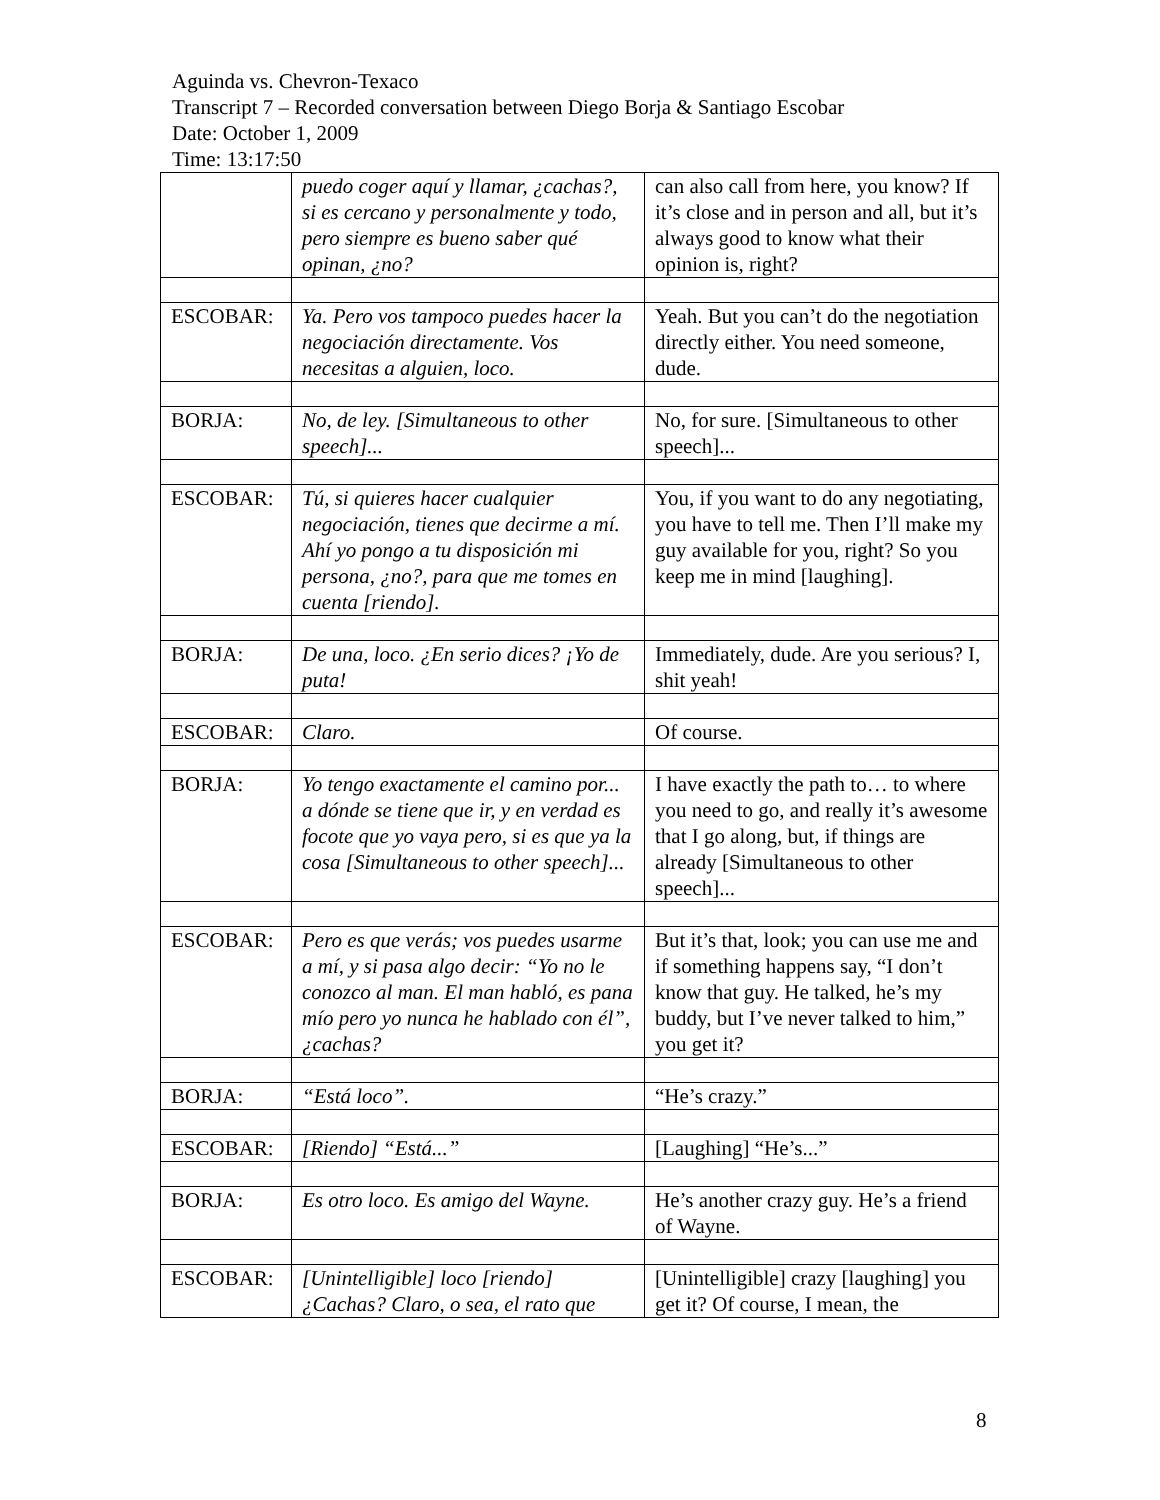Aguinda vs. Chevron-Texaco
Transcript 7 – Recorded conversation between Diego Borja & Santiago Escobar
Date: October 1, 2009
Time: 13:17:50
| | puedo coger aquí y llamar, ¿cachas?, si es cercano y personalmente y todo, pero siempre es bueno saber qué opinan, ¿no? | can also call from here, you know? If it’s close and in person and all, but it’s always good to know what their opinion is, right? |
| ESCOBAR: | Ya. Pero vos tampoco puedes hacer la negociación directamente. Vos necesitas a alguien, loco. | Yeah. But you can’t do the negotiation directly either. You need someone, dude. |
| BORJA: | No, de ley. [Simultaneous to other speech]... | No, for sure. [Simultaneous to other speech]... |
| ESCOBAR: | Tú, si quieres hacer cualquier negociación, tienes que decirme a mí. Ahí yo pongo a tu disposición mi persona, ¿no?, para que me tomes en cuenta [riendo]. | You, if you want to do any negotiating, you have to tell me. Then I’ll make my guy available for you, right? So you keep me in mind [laughing]. |
| BORJA: | De una, loco. ¿En serio dices? ¡Yo de puta! | Immediately, dude. Are you serious? I, shit yeah! |
| ESCOBAR: | Claro. | Of course. |
| BORJA: | Yo tengo exactamente el camino por... a dónde se tiene que ir, y en verdad es focote que yo vaya pero, si es que ya la cosa [Simultaneous to other speech]... | I have exactly the path to… to where you need to go, and really it’s awesome that I go along, but, if things are already [Simultaneous to other speech]... |
| ESCOBAR: | Pero es que verás; vos puedes usarme a mí, y si pasa algo decir: “Yo no le conozco al man. El man habló, es pana mío pero yo nunca he hablado con él”, ¿cachas? | But it’s that, look; you can use me and if something happens say, “I don’t know that guy. He talked, he’s my buddy, but I’ve never talked to him,” you get it? |
| BORJA: | “Está loco”. | “He’s crazy.” |
| ESCOBAR: | [Riendo] “Está...” | [Laughing] “He’s...” |
| BORJA: | Es otro loco. Es amigo del Wayne. | He’s another crazy guy. He’s a friend of Wayne. |
| ESCOBAR: | [Unintelligible] loco [riendo] ¿Cachas? Claro, o sea, el rato que | [Unintelligible] crazy [laughing] you get it? Of course, I mean, the |
8